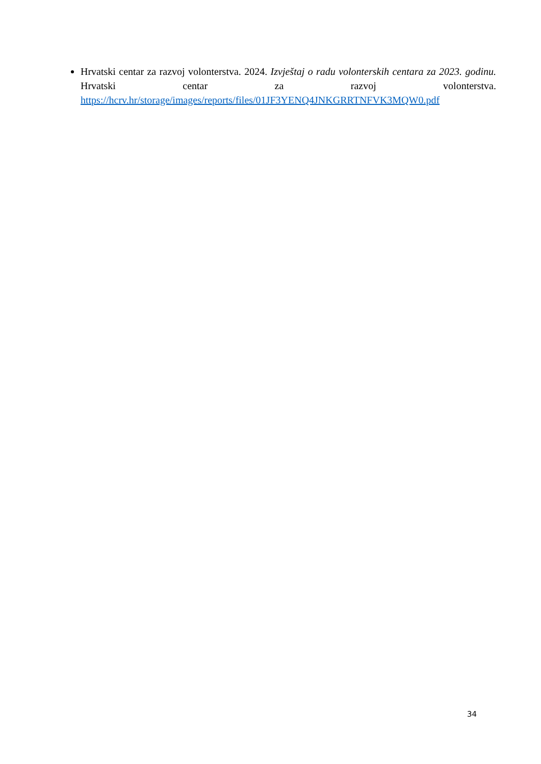Hrvatski centar za razvoj volonterstva. 2024. Izvještaj o radu volonterskih centara za 2023. godinu. Hrvatski centar za razvoj volonterstva. https://hcrv.hr/storage/images/reports/files/01JF3YENQ4JNKGRRTNFVK3MQW0.pdf
34